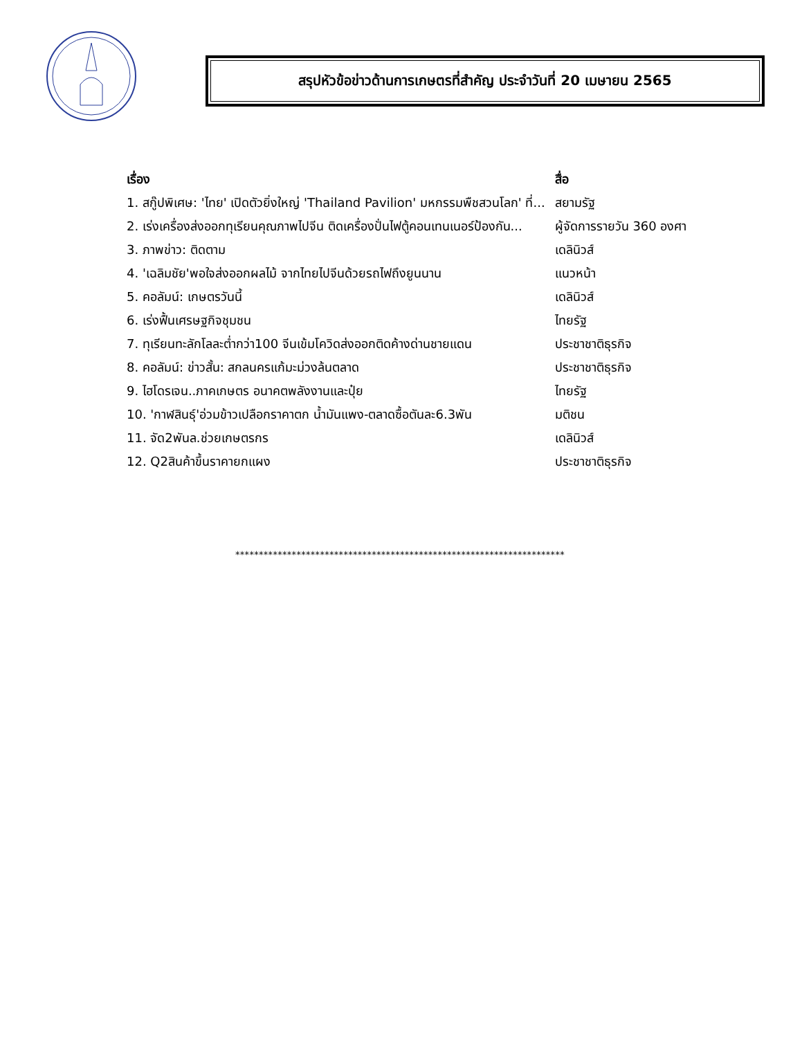สรุปหัวข้อข่าวด้านการเกษตรที่สำคัญ ประจำวันที่ 20 เมษายน 2565
| เรื่อง | สื่อ |
| --- | --- |
| 1. สกู๊ปพิเศษ: 'ไทย' เปิดตัวยิ่งใหญ่ 'Thailand Pavilion' มหกรรมพืชสวนโลก' ที่... | สยามรัฐ |
| 2. เร่งเครื่องส่งออกทุเรียนคุณภาพไปจีน ติดเครื่องปั่นไฟตู้คอนเทนเนอร์ป้องกัน... | ผู้จัดการรายวัน 360 องศา |
| 3. ภาพข่าว: ติดตาม | เดลินิวส์ |
| 4. 'เฉลิมชัย'พอใจส่งออกผลไม้ จากไทยไปจีนด้วยรถไฟถึงยูนนาน | แนวหน้า |
| 5. คอลัมน์: เกษตรวันนี้ | เดลินิวส์ |
| 6. เร่งฟื้นเศรษฐกิจชุมชน | ไทยรัฐ |
| 7. ทุเรียนทะลักโลละต่ำกว่า100 จีนเข้มโควิดส่งออกติดค้างด่านชายแดน | ประชาชาติธุรกิจ |
| 8. คอลัมน์: ข่าวสั้น: สกลนครแก้มะม่วงล้นตลาด | ประชาชาติธุรกิจ |
| 9. ไฮโดรเจน..ภาคเกษตร อนาคตพลังงานและปุ๋ย | ไทยรัฐ |
| 10. 'กาฬสินธุ์'อ่วมข้าวเปลือกราคาตก น้ำมันแพง-ตลาดซื้อตันละ6.3พัน | มติชน |
| 11. จัด2พันล.ช่วยเกษตรกร | เดลินิวส์ |
| 12. Q2สินค้าขึ้นราคายกแผง | ประชาชาติธุรกิจ |
**********************************************************************